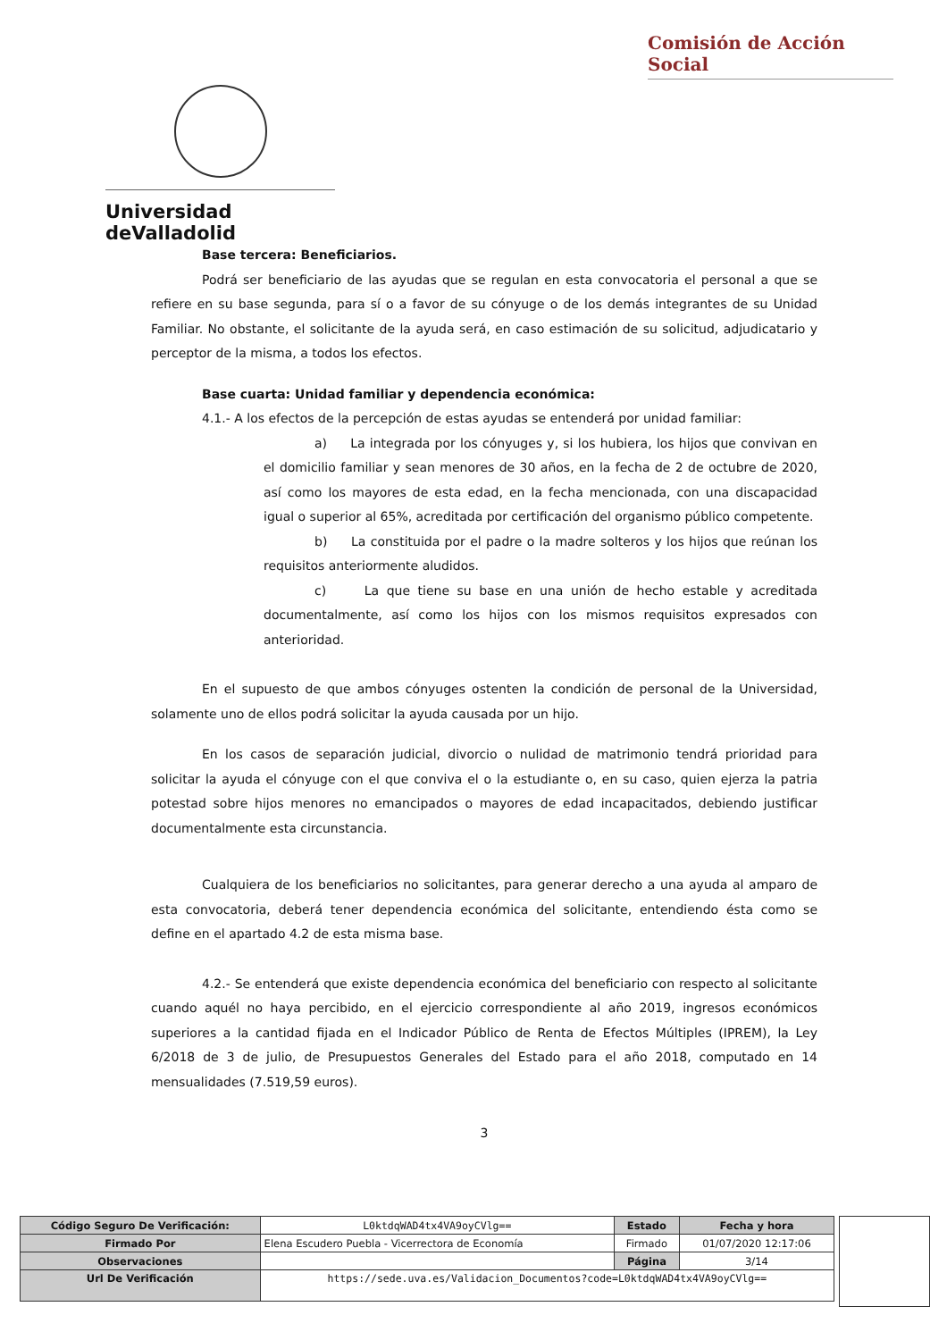Comisión de Acción Social
Universidad deValladolid
Base tercera: Beneficiarios.
Podrá ser beneficiario de las ayudas que se regulan en esta convocatoria el personal a que se refiere en su base segunda, para sí o a favor de su cónyuge o de los demás integrantes de su Unidad Familiar. No obstante, el solicitante de la ayuda será, en caso estimación de su solicitud, adjudicatario y perceptor de la misma, a todos los efectos.
Base cuarta: Unidad familiar y dependencia económica:
4.1.- A los efectos de la percepción de estas ayudas se entenderá por unidad familiar:
a) La integrada por los cónyuges y, si los hubiera, los hijos que convivan en el domicilio familiar y sean menores de 30 años, en la fecha de 2 de octubre de 2020, así como los mayores de esta edad, en la fecha mencionada, con una discapacidad igual o superior al 65%, acreditada por certificación del organismo público competente.
b) La constituida por el padre o la madre solteros y los hijos que reúnan los requisitos anteriormente aludidos.
c) La que tiene su base en una unión de hecho estable y acreditada documentalmente, así como los hijos con los mismos requisitos expresados con anterioridad.
En el supuesto de que ambos cónyuges ostenten la condición de personal de la Universidad, solamente uno de ellos podrá solicitar la ayuda causada por un hijo.
En los casos de separación judicial, divorcio o nulidad de matrimonio tendrá prioridad para solicitar la ayuda el cónyuge con el que conviva el o la estudiante o, en su caso, quien ejerza la patria potestad sobre hijos menores no emancipados o mayores de edad incapacitados, debiendo justificar documentalmente esta circunstancia.
Cualquiera de los beneficiarios no solicitantes, para generar derecho a una ayuda al amparo de esta convocatoria, deberá tener dependencia económica del solicitante, entendiendo ésta como se define en el apartado 4.2 de esta misma base.
4.2.- Se entenderá que existe dependencia económica del beneficiario con respecto al solicitante cuando aquél no haya percibido, en el ejercicio correspondiente al año 2019, ingresos económicos superiores a la cantidad fijada en el Indicador Público de Renta de Efectos Múltiples (IPREM), la Ley 6/2018 de 3 de julio, de Presupuestos Generales del Estado para el año 2018, computado en 14 mensualidades (7.519,59 euros).
3
| Código Seguro De Verificación: | L0ktdqWAD4tx4VA9oyCVlg== | Estado | Fecha y hora |
| Firmado Por | Elena Escudero Puebla - Vicerrectora de Economía | Firmado | 01/07/2020 12:17:06 |
| Observaciones | | Página | 3/14 |
| Url De Verificación | https://sede.uva.es/Validacion_Documentos?code=L0ktdqWAD4tx4VA9oyCVlg== | | |